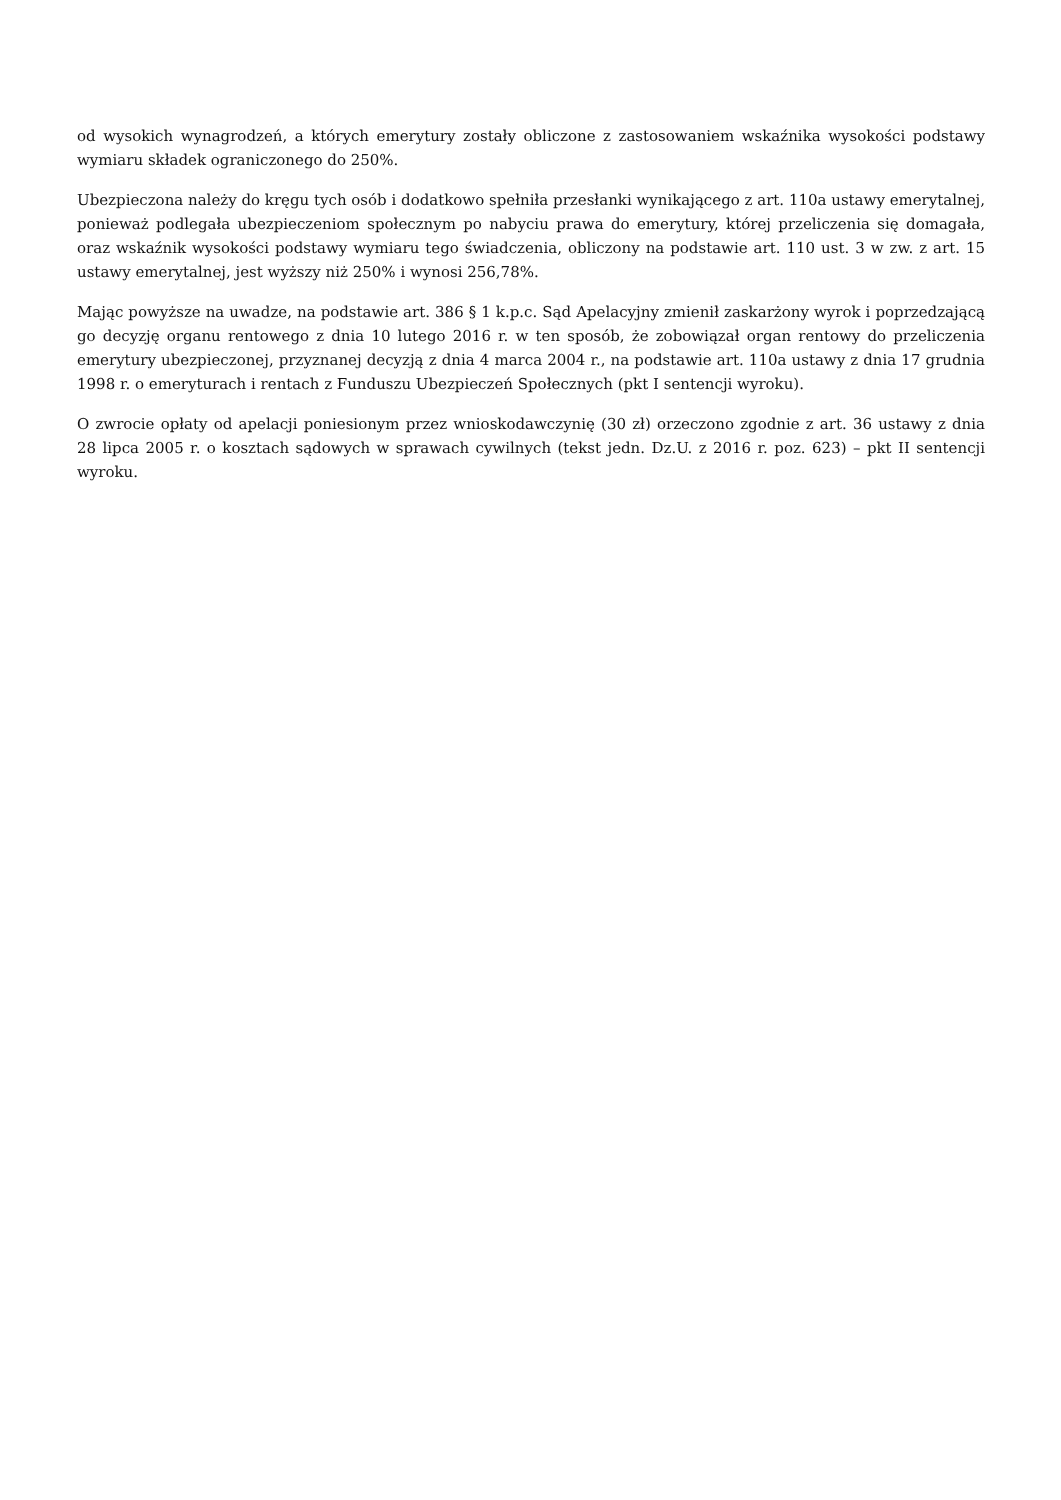od wysokich wynagrodzeń, a których emerytury zostały obliczone z zastosowaniem wskaźnika wysokości podstawy wymiaru składek ograniczonego do 250%.
Ubezpieczona należy do kręgu tych osób i dodatkowo spełniła przesłanki wynikającego z art. 110a ustawy emerytalnej, ponieważ podlegała ubezpieczeniom społecznym po nabyciu prawa do emerytury, której przeliczenia się domagała, oraz wskaźnik wysokości podstawy wymiaru tego świadczenia, obliczony na podstawie art. 110 ust. 3 w zw. z art. 15 ustawy emerytalnej, jest wyższy niż 250% i wynosi 256,78%.
Mając powyższe na uwadze, na podstawie art. 386 § 1 k.p.c. Sąd Apelacyjny zmienił zaskarżony wyrok i poprzedzającą go decyzję organu rentowego z dnia 10 lutego 2016 r. w ten sposób, że zobowiązał organ rentowy do przeliczenia emerytury ubezpieczonej, przyznanej decyzją z dnia 4 marca 2004 r., na podstawie art. 110a ustawy z dnia 17 grudnia 1998 r. o emeryturach i rentach z Funduszu Ubezpieczeń Społecznych (pkt I sentencji wyroku).
O zwrocie opłaty od apelacji poniesionym przez wnioskodawczynię (30 zł) orzeczono zgodnie z art. 36 ustawy z dnia 28 lipca 2005 r. o kosztach sądowych w sprawach cywilnych (tekst jedn. Dz.U. z 2016 r. poz. 623) – pkt II sentencji wyroku.